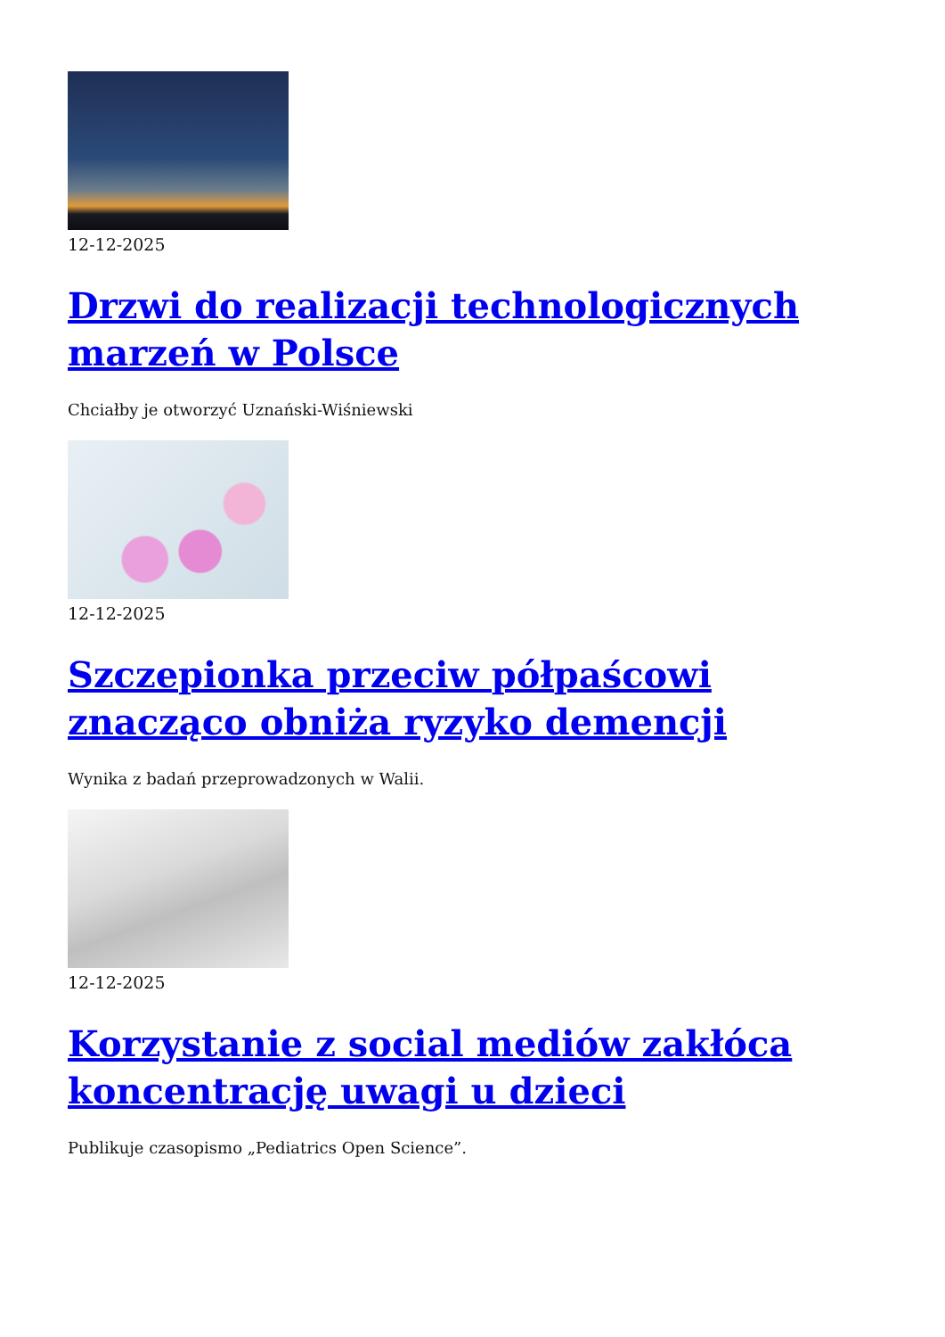12-12-2025
Drzwi do realizacji technologicznych marzeń w Polsce
Chciałby je otworzyć Uznański-Wiśniewski
12-12-2025
Szczepionka przeciw półpaścowi znacząco obniża ryzyko demencji
Wynika z badań przeprowadzonych w Walii.
12-12-2025
Korzystanie z social mediów zakłóca koncentrację uwagi u dzieci
Publikuje czasopismo „Pediatrics Open Science”.